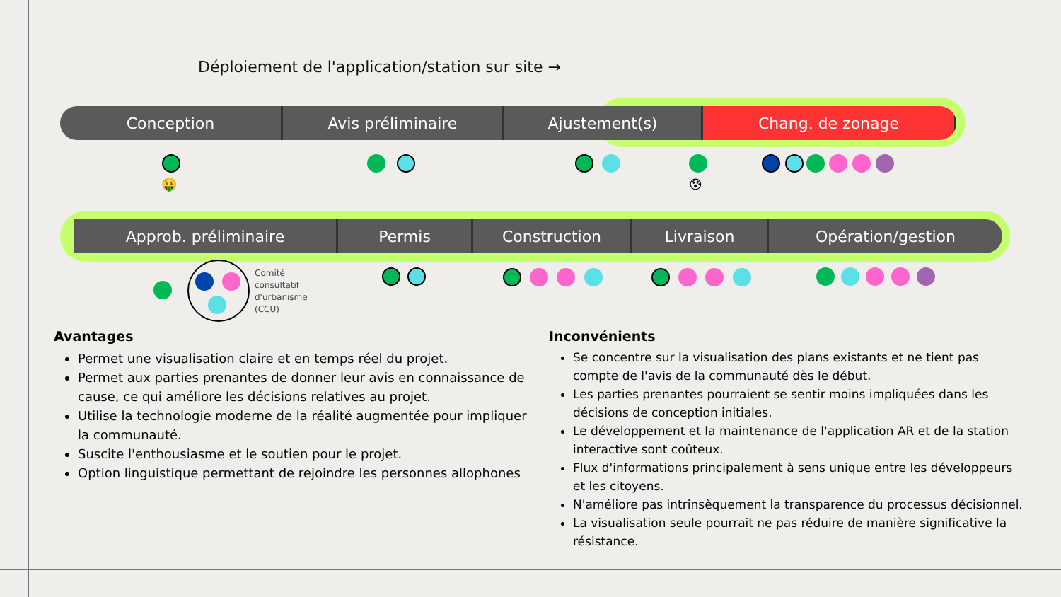Déploiement de l'application/station sur site →
Conception Avis préliminaire Ajustement(s) Chang. de zonage
Approb. préliminaire Permis Construction Livraison Opération/gestion
🤑 😰
Comité
consultatif
d'urbanisme
(CCU)
Avantages
Permet une visualisation claire et en temps réel du projet.
Permet aux parties prenantes de donner leur avis en connaissance de cause, ce qui améliore les décisions relatives au projet.
Utilise la technologie moderne de la réalité augmentée pour impliquer la communauté.
Suscite l'enthousiasme et le soutien pour le projet.
Option linguistique permettant de rejoindre les personnes allophones
Inconvénients
Se concentre sur la visualisation des plans existants et ne tient pas compte de l'avis de la communauté dès le début.
Les parties prenantes pourraient se sentir moins impliquées dans les décisions de conception initiales.
Le développement et la maintenance de l'application AR et de la station interactive sont coûteux.
Flux d'informations principalement à sens unique entre les développeurs et les citoyens.
N'améliore pas intrinsèquement la transparence du processus décisionnel.
La visualisation seule pourrait ne pas réduire de manière significative la résistance.